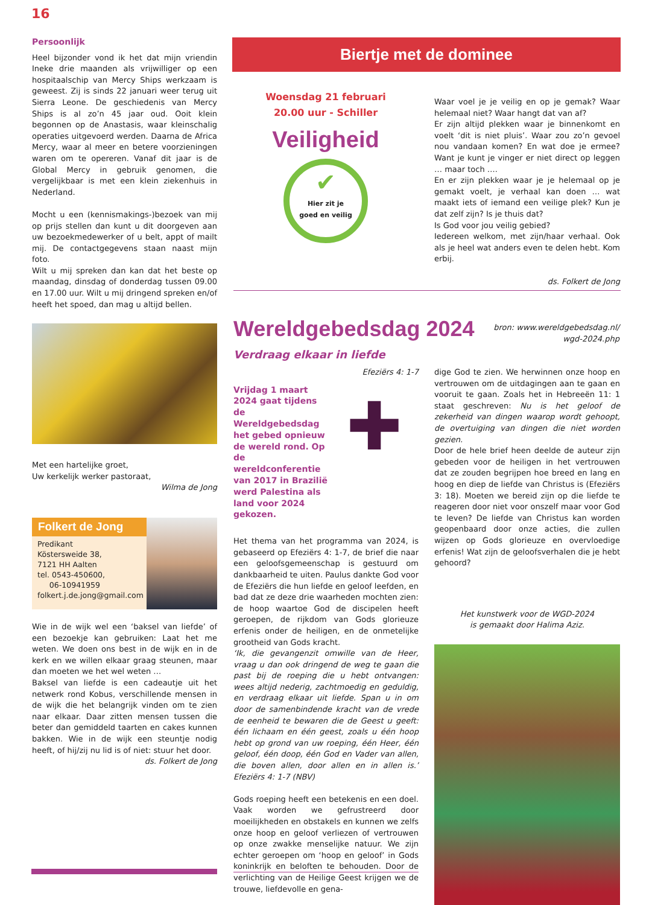16
Persoonlijk
Heel bijzonder vond ik het dat mijn vriendin Ineke drie maanden als vrijwilliger op een hospitaalschip van Mercy Ships werkzaam is geweest. Zij is sinds 22 januari weer terug uit Sierra Leone. De geschiedenis van Mercy Ships is al zo’n 45 jaar oud. Ooit klein begonnen op de Anastasis, waar kleinschalig operaties uitgevoerd werden. Daarna de Africa Mercy, waar al meer en betere voorzieningen waren om te opereren. Vanaf dit jaar is de Global Mercy in gebruik genomen, die vergelijkbaar is met een klein ziekenhuis in Nederland.
Mocht u een (kennismakings-)bezoek van mij op prijs stellen dan kunt u dit doorgeven aan uw bezoekmedewerker of u belt, appt of mailt mij. De contactgegevens staan naast mijn foto.
Wilt u mij spreken dan kan dat het beste op maandag, dinsdag of donderdag tussen 09.00 en 17.00 uur. Wilt u mij dringend spreken en/of heeft het spoed, dan mag u altijd bellen.
Met een hartelijke groet,
Uw kerkelijk werker pastoraat,
Wilma de Jong
Folkert de Jong
Predikant
Köstersweide 38,
7121 HH Aalten
tel. 0543-450600,
06-10941959
folkert.j.de.jong@gmail.com
Wie in de wijk wel een ‘baksel van liefde’ of een bezoekje kan gebruiken: Laat het me weten. We doen ons best in de wijk en in de kerk en we willen elkaar graag steunen, maar dan moeten we het wel weten …
Baksel van liefde is een cadeautje uit het netwerk rond Kobus, verschillende mensen in de wijk die het belangrijk vinden om te zien naar elkaar. Daar zitten mensen tussen die beter dan gemiddeld taarten en cakes kunnen bakken. Wie in de wijk een steuntje nodig heeft, of hij/zij nu lid is of niet: stuur het door.
ds. Folkert de Jong
Biertje met de dominee
Woensdag 21 februari
20.00 uur - Schiller
Veiligheid
✔ Hier zit je
goed en veilig
Waar voel je je veilig en op je gemak? Waar helemaal niet? Waar hangt dat van af?
Er zijn altijd plekken waar je binnenkomt en voelt ‘dit is niet pluis’. Waar zou zo’n gevoel nou vandaan komen? En wat doe je ermee? Want je kunt je vinger er niet direct op leggen … maar toch ….
En er zijn plekken waar je je helemaal op je gemakt voelt, je verhaal kan doen … wat maakt iets of iemand een veilige plek? Kun je dat zelf zijn? Is je thuis dat?
Is God voor jou veilig gebied?
Iedereen welkom, met zijn/haar verhaal. Ook als je heel wat anders even te delen hebt. Kom erbij.
ds. Folkert de Jong
Wereldgebedsdag 2024
bron: www.wereldgebedsdag.nl/
wgd-2024.php
Verdraag elkaar in liefde
Efeziërs 4: 1-7
Vrijdag 1 maart 2024 gaat tijdens de Wereldgebedsdag het gebed opnieuw de wereld rond. Op de wereldconferentie van 2017 in Brazilië werd Palestina als land voor 2024 gekozen.
✚
Het thema van het programma van 2024, is gebaseerd op Efeziërs 4: 1-7, de brief die naar een geloofsgemeenschap is gestuurd om dankbaarheid te uiten. Paulus dankte God voor de Efeziërs die hun liefde en geloof leefden, en bad dat ze deze drie waarheden mochten zien: de hoop waartoe God de discipelen heeft geroepen, de rijkdom van Gods glorieuze erfenis onder de heiligen, en de onmetelijke grootheid van Gods kracht.
‘Ik, die gevangenzit omwille van de Heer, vraag u dan ook dringend de weg te gaan die past bij de roeping die u hebt ontvangen: wees altijd nederig, zachtmoedig en geduldig, en verdraag elkaar uit liefde. Span u in om door de samenbindende kracht van de vrede de eenheid te bewaren die de Geest u geeft: één lichaam en één geest, zoals u één hoop hebt op grond van uw roeping, één Heer, één geloof, één doop, één God en Vader van allen, die boven allen, door allen en in allen is.’ Efeziërs 4: 1-7 (NBV)
Gods roeping heeft een betekenis en een doel. Vaak worden we gefrustreerd door moeilijkheden en obstakels en kunnen we zelfs onze hoop en geloof verliezen of vertrouwen op onze zwakke menselijke natuur. We zijn echter geroepen om ‘hoop en geloof’ in Gods koninkrijk en beloften te behouden. Door de verlichting van de Heilige Geest krijgen we de trouwe, liefdevolle en gena-
dige God te zien. We herwinnen onze hoop en vertrouwen om de uitdagingen aan te gaan en vooruit te gaan. Zoals het in Hebreeën 11: 1 staat geschreven: Nu is het geloof de zekerheid van dingen waarop wordt gehoopt, de overtuiging van dingen die niet worden gezien.
Door de hele brief heen deelde de auteur zijn gebeden voor de heiligen in het vertrouwen dat ze zouden begrijpen hoe breed en lang en hoog en diep de liefde van Christus is (Efeziërs 3: 18). Moeten we bereid zijn op die liefde te reageren door niet voor onszelf maar voor God te leven? De liefde van Christus kan worden geopenbaard door onze acties, die zullen wijzen op Gods glorieuze en overvloedige erfenis! Wat zijn de geloofsverhalen die je hebt gehoord?
Het kunstwerk voor de WGD-2024
is gemaakt door Halima Aziz.